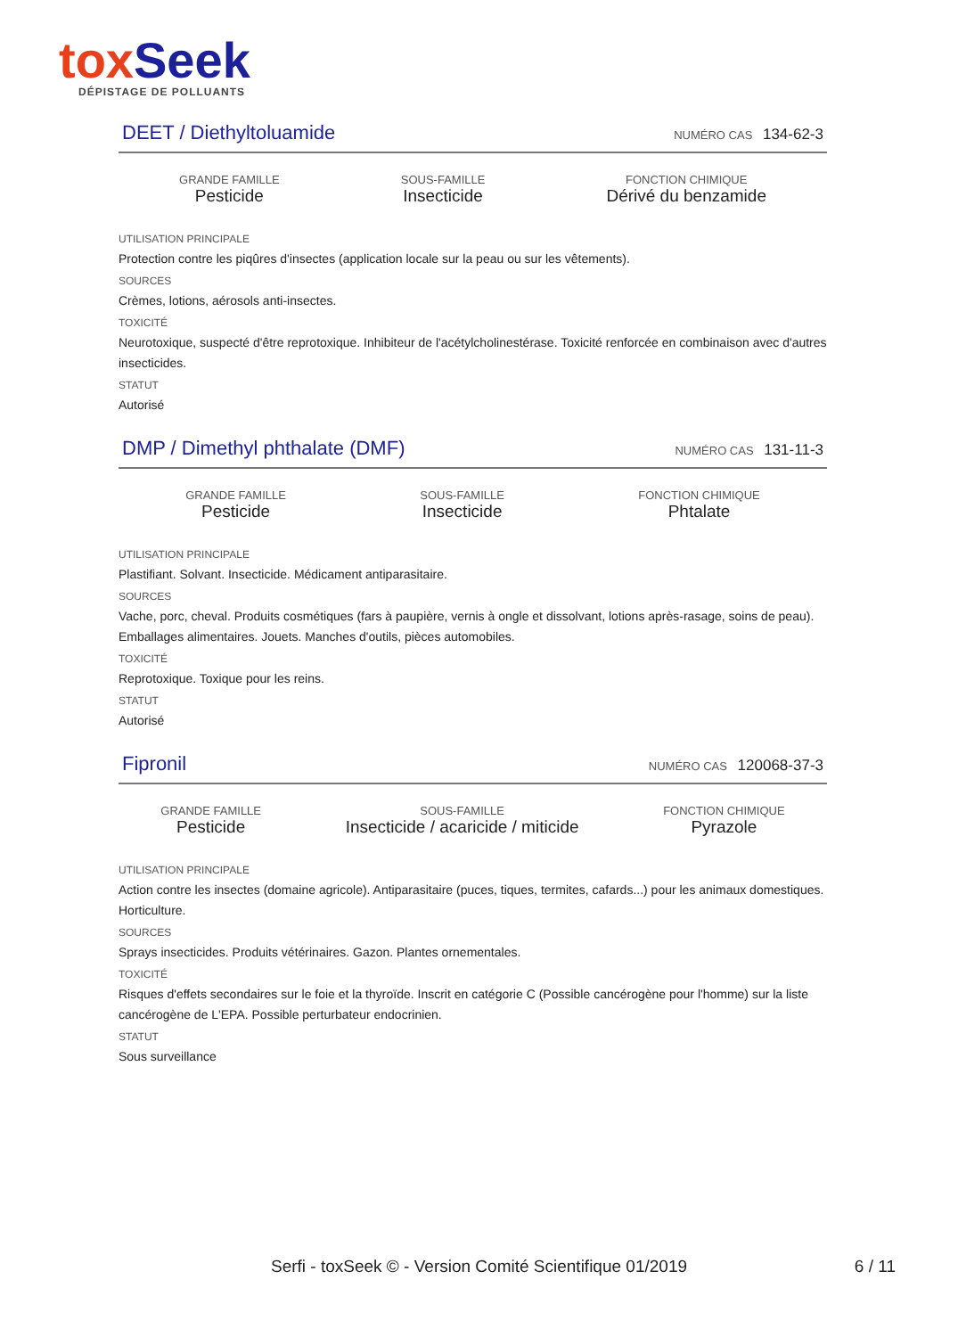tox Seek
DÉPISTAGE DE POLLUANTS
DEET / Diethyltoluamide
NUMÉRO CAS 134-62-3
GRANDE FAMILLE
Pesticide
SOUS-FAMILLE
Insecticide
FONCTION CHIMIQUE
Dérivé du benzamide
UTILISATION PRINCIPALE
Protection contre les piqûres d'insectes (application locale sur la peau ou sur les vêtements).
SOURCES
Crèmes, lotions, aérosols anti-insectes.
TOXICITÉ
Neurotoxique, suspecté d'être reprotoxique. Inhibiteur de l'acétylcholinestérase. Toxicité renforcée en combinaison avec d'autres insecticides.
STATUT
Autorisé
DMP / Dimethyl phthalate (DMF)
NUMÉRO CAS 131-11-3
GRANDE FAMILLE
Pesticide
SOUS-FAMILLE
Insecticide
FONCTION CHIMIQUE
Phtalate
UTILISATION PRINCIPALE
Plastifiant. Solvant. Insecticide. Médicament antiparasitaire.
SOURCES
Vache, porc, cheval. Produits cosmétiques (fars à paupière, vernis à ongle et dissolvant, lotions après-rasage, soins de peau). Emballages alimentaires. Jouets. Manches d'outils, pièces automobiles.
TOXICITÉ
Reprotoxique. Toxique pour les reins.
STATUT
Autorisé
Fipronil
NUMÉRO CAS 120068-37-3
GRANDE FAMILLE
Pesticide
SOUS-FAMILLE
Insecticide / acaricide / miticide
FONCTION CHIMIQUE
Pyrazole
UTILISATION PRINCIPALE
Action contre les insectes (domaine agricole). Antiparasitaire (puces, tiques, termites, cafards...) pour les animaux domestiques. Horticulture.
SOURCES
Sprays insecticides. Produits vétérinaires. Gazon. Plantes ornementales.
TOXICITÉ
Risques d'effets secondaires sur le foie et la thyroïde. Inscrit en catégorie C (Possible cancérogène pour l'homme) sur la liste cancérogène de L'EPA. Possible perturbateur endocrinien.
STATUT
Sous surveillance
Serfi - toxSeek © - Version Comité Scientifique 01/2019 6 / 11